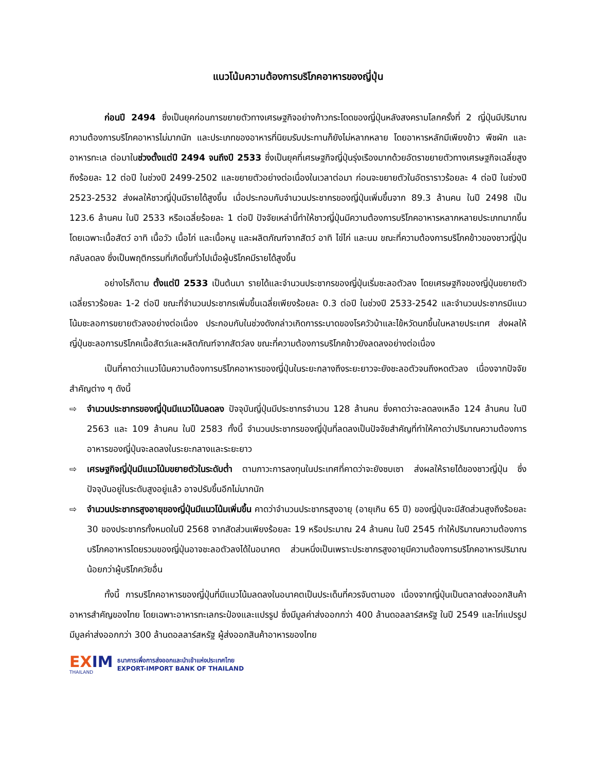แนวโน้มความต้องการบริโภคอาหารของญี่ปุ่น
ก่อนปี 2494 ซึ่งเป็นยุคก่อนการขยายตัวทางเศรษฐกิจอย่างก้าวกระโดดของญี่ปุ่นหลังสงครามโลกครั้งที่ 2 ญี่ปุ่นมีปริมาณความต้องการบริโภคอาหารไม่มากนัก และประเภทของอาหารที่นิยมรับประทานก็ยังไม่หลากหลาย โดยอาหารหลักมีเพียงข้าว พืชผัก และอาหารทะเล ต่อมาในช่วงตั้งแต่ปี 2494 จนถึงปี 2533 ซึ่งเป็นยุคที่เศรษฐกิจญี่ปุ่นรุ่งเรืองมากด้วยอัตราขยายตัวทางเศรษฐกิจเฉลี่ยสูงถึงร้อยละ 12 ต่อปี ในช่วงปี 2499-2502 และขยายตัวอย่างต่อเนื่องในเวลาต่อมา ก่อนจะขยายตัวในอัตราราวร้อยละ 4 ต่อปี ในช่วงปี 2523-2532 ส่งผลให้ชาวญี่ปุ่นมีรายได้สูงขึ้น เมื่อประกอบกับจำนวนประชากรของญี่ปุ่นเพิ่มขึ้นจาก 89.3 ล้านคน ในปี 2498 เป็น 123.6 ล้านคน ในปี 2533 หรือเฉลี่ยร้อยละ 1 ต่อปี ปัจจัยเหล่านี้ทำให้ชาวญี่ปุ่นมีความต้องการบริโภคอาหารหลากหลายประเภทมากขึ้น โดยเฉพาะเนื้อสัตว์ อาทิ เนื้อวัว เนื้อไก่ และเนื้อหมู และผลิตภัณฑ์จากสัตว์ อาทิ ไข่ไก่ และนม ขณะที่ความต้องการบริโภคข้าวของชาวญี่ปุ่นกลับลดลง ซึ่งเป็นพฤติกรรมที่เกิดขึ้นทั่วไปเมื่อผู้บริโภคมีรายได้สูงขึ้น
อย่างไรก็ตาม ตั้งแต่ปี 2533 เป็นต้นมา รายได้และจำนวนประชากรของญี่ปุ่นเริ่มชะลอตัวลง โดยเศรษฐกิจของญี่ปุ่นขยายตัวเฉลี่ยราวร้อยละ 1-2 ต่อปี ขณะที่จำนวนประชากรเพิ่มขึ้นเฉลี่ยเพียงร้อยละ 0.3 ต่อปี ในช่วงปี 2533-2542 และจำนวนประชากรมีแนวโน้มชะลอการขยายตัวลงอย่างต่อเนื่อง ประกอบกับในช่วงดังกล่าวเกิดการระบาดของโรควัวบ้าและไข้หวัดนกขึ้นในหลายประเทศ ส่งผลให้ญี่ปุ่นชะลอการบริโภคเนื้อสัตว์และผลิตภัณฑ์จากสัตว์ลง ขณะที่ความต้องการบริโภคข้าวยังลดลงอย่างต่อเนื่อง
เป็นที่คาดว่าแนวโน้มความต้องการบริโภคอาหารของญี่ปุ่นในระยะกลางถึงระยะยาวจะยังชะลอตัวจนถึงหดตัวลง เนื่องจากปัจจัยสำคัญต่าง ๆ ดังนี้
⇨ จำนวนประชากรของญี่ปุ่นมีแนวโน้มลดลง ปัจจุบันญี่ปุ่นมีประชากรจำนวน 128 ล้านคน ซึ่งคาดว่าจะลดลงเหลือ 124 ล้านคน ในปี 2563 และ 109 ล้านคน ในปี 2583 ทั้งนี้ จำนวนประชากรของญี่ปุ่นที่ลดลงเป็นปัจจัยสำคัญที่ทำให้คาดว่าปริมาณความต้องการอาหารของญี่ปุ่นจะลดลงในระยะกลางและระยะยาว
⇨ เศรษฐกิจญี่ปุ่นมีแนวโน้มขยายตัวในระดับต่ำ ตามภาวะการลงทุนในประเทศที่คาดว่าจะยังซบเซา ส่งผลให้รายได้ของชาวญี่ปุ่น ซึ่งปัจจุบันอยู่ในระดับสูงอยู่แล้ว อาจปรับขึ้นอีกไม่มากนัก
⇨ จำนวนประชากรสูงอายุของญี่ปุ่นมีแนวโน้มเพิ่มขึ้น คาดว่าจำนวนประชากรสูงอายุ (อายุเกิน 65 ปี) ของญี่ปุ่นจะมีสัดส่วนสูงถึงร้อยละ 30 ของประชากรทั้งหมดในปี 2568 จากสัดส่วนเพียงร้อยละ 19 หรือประมาณ 24 ล้านคน ในปี 2545 ทำให้ปริมาณความต้องการบริโภคอาหารโดยรวมของญี่ปุ่นอาจชะลอตัวลงได้ในอนาคต ส่วนหนึ่งเป็นเพราะประชากรสูงอายุมีความต้องการบริโภคอาหารปริมาณน้อยกว่าผู้บริโภควัยอื่น
ทั้งนี้ การบริโภคอาหารของญี่ปุ่นที่มีแนวโน้มลดลงในอนาคตเป็นประเด็นที่ควรจับตามอง เนื่องจากญี่ปุ่นเป็นตลาดส่งออกสินค้าอาหารสำคัญของไทย โดยเฉพาะอาหารทะเลกระป๋องและแปรรูป ซึ่งมีมูลค่าส่งออกกว่า 400 ล้านดอลลาร์สหรัฐ ในปี 2549 และไก่แปรรูป มีมูลค่าส่งออกกว่า 300 ล้านดอลลาร์สหรัฐ ผู้ส่งออกสินค้าอาหารของไทย
EXIM
THAILAND
ธนาคารเพื่อการส่งออกและนำเข้าแห่งประเทศไทย
EXPORT-IMPORT BANK OF THAILAND